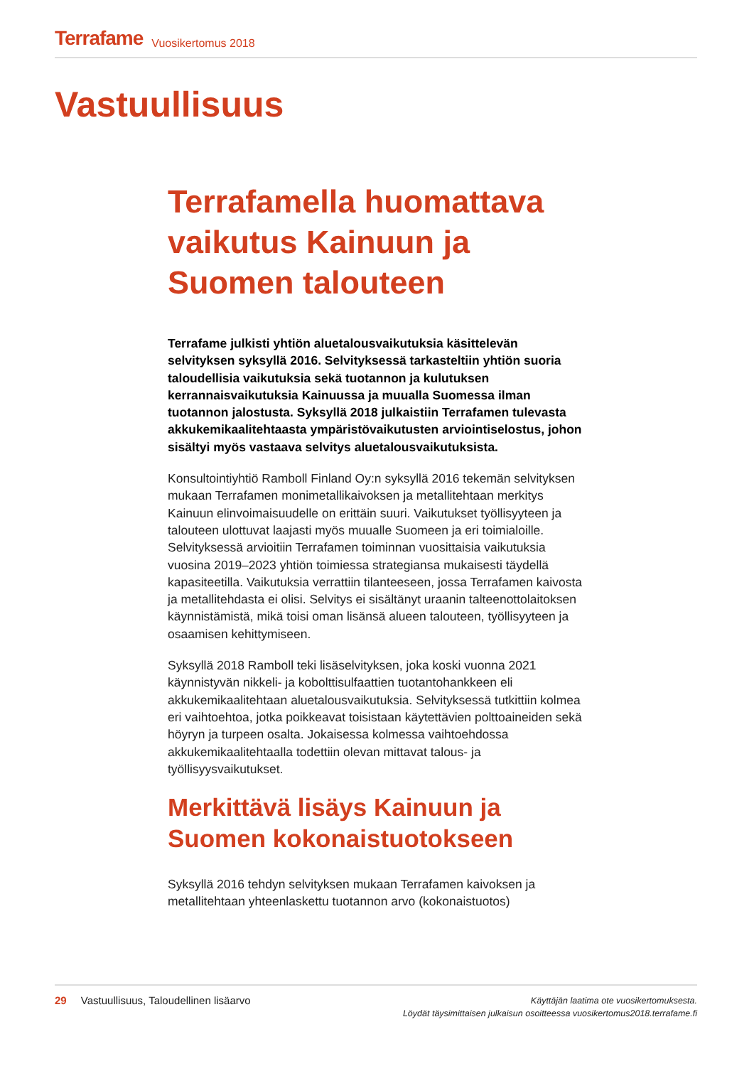Terrafame Vuosikertomus 2018
Vastuullisuus
Terrafamella huomattava vaikutus Kainuun ja Suomen talouteen
Terrafame julkisti yhtiön aluetalousvaikutuksia käsittelevän selvityksen syksyllä 2016. Selvityksessä tarkasteltiin yhtiön suoria taloudellisia vaikutuksia sekä tuotannon ja kulutuksen kerrannaisvaikutuksia Kainuussa ja muualla Suomessa ilman tuotannon jalostusta. Syksyllä 2018 julkaistiin Terrafamen tulevasta akkukemikaalitehtaasta ympäristövaikutusten arviointiselostus, johon sisältyi myös vastaava selvitys aluetalousvaikutuksista.
Konsultointiyhtiö Ramboll Finland Oy:n syksyllä 2016 tekemän selvityksen mukaan Terrafamen monimetallikaivoksen ja metallitehtaan merkitys Kainuun elinvoimaisuudelle on erittäin suuri. Vaikutukset työllisyyteen ja talouteen ulottuvat laajasti myös muualle Suomeen ja eri toimialoille. Selvityksessä arvioitiin Terrafamen toiminnan vuosittaisia vaikutuksia vuosina 2019–2023 yhtiön toimiessa strategiansa mukaisesti täydellä kapasiteetilla. Vaikutuksia verrattiin tilanteeseen, jossa Terrafamen kaivosta ja metallitehdasta ei olisi. Selvitys ei sisältänyt uraanin talteenottolaitoksen käynnistämistä, mikä toisi oman lisänsä alueen talouteen, työllisyyteen ja osaamisen kehittymiseen.
Syksyllä 2018 Ramboll teki lisäselvityksen, joka koski vuonna 2021 käynnistyvän nikkeli- ja kobolttisulfaattien tuotantohankkeen eli akkukemikaalitehtaan aluetalousvaikutuksia. Selvityksessä tutkittiin kolmea eri vaihtoehtoa, jotka poikkeavat toisistaan käytettävien polttoaineiden sekä höyryn ja turpeen osalta. Jokaisessa kolmessa vaihtoehdossa akkukemikaalitehtaalla todettiin olevan mittavat talous- ja työllisyysvaikutukset.
Merkittävä lisäys Kainuun ja Suomen kokonaistuotokseen
Syksyllä 2016 tehdyn selvityksen mukaan Terrafamen kaivoksen ja metallitehtaan yhteenlaskettu tuotannon arvo (kokonaistuotos)
29 Vastuullisuus, Taloudellinen lisäarvo
Käyttäjän laatima ote vuosikertomuksesta.
Löydät täysimittaisen julkaisun osoitteessa vuosikertomus2018.terrafame.fi